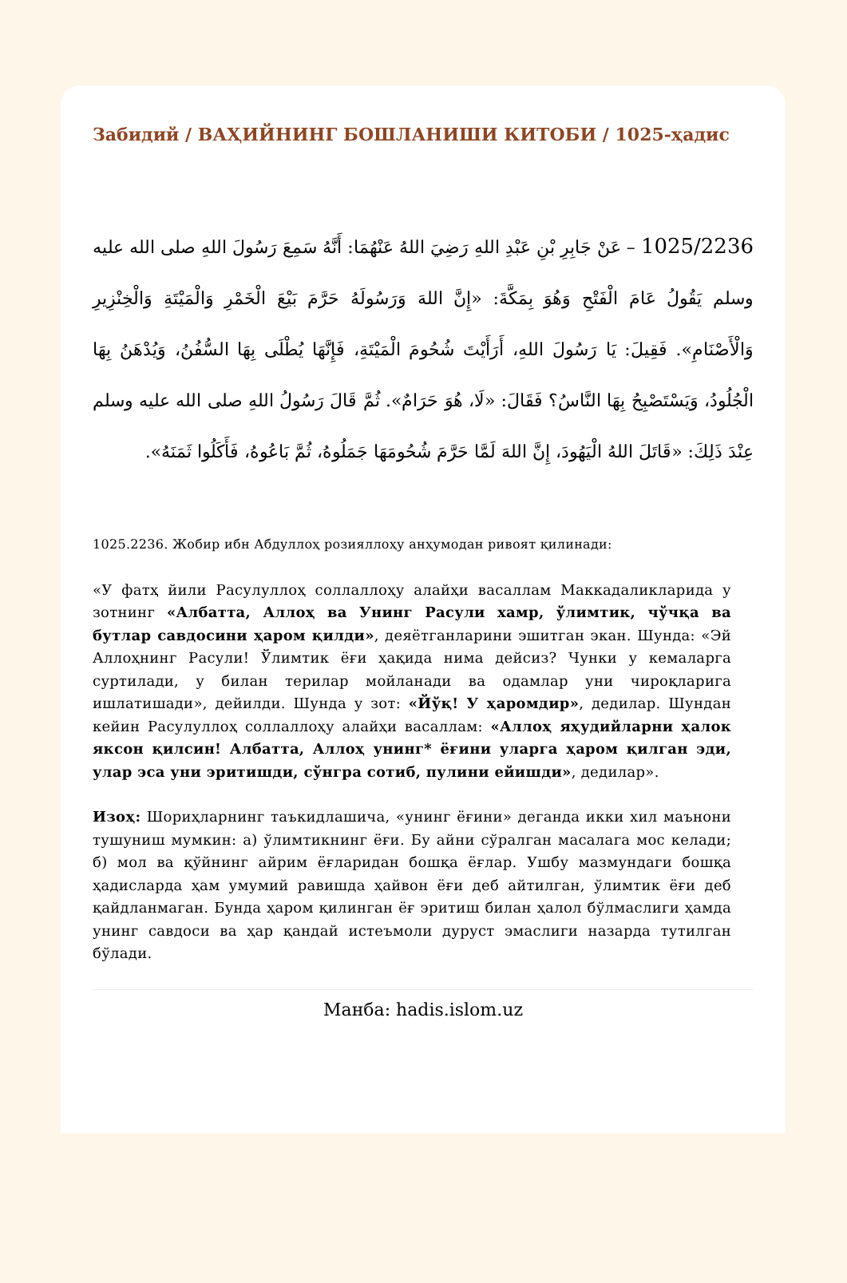Забидий / ВАҲИЙНИНГ БОШЛАНИШИ КИТОБИ / 1025-ҳадис
1025/2236 – عَنْ جَابِرِ بْنِ عَبْدِ اللهِ رَضِيَ اللهُ عَنْهُمَا: أَنَّهُ سَمِعَ رَسُولَ اللهِ صلى الله عليه وسلم يَقُولُ عَامَ الْفَتْحِ وَهُوَ بِمَكَّةَ: «إِنَّ اللهَ وَرَسُولَهُ حَرَّمَ بَيْعَ الْخَمْرِ وَالْمَيْتَةِ وَالْخِنْزِيرِ وَالْأَصْنَامِ». فَقِيلَ: يَا رَسُولَ اللهِ، أَرَأَيْتَ شُحُومَ الْمَيْتَةِ، فَإِنَّهَا يُطْلَى بِهَا السُّفُنُ، وَيُدْهَنُ بِهَا الْجُلُودُ، وَيَسْتَصْبِحُ بِهَا النَّاسُ؟ فَقَالَ: «لَا، هُوَ حَرَامٌ». ثُمَّ قَالَ رَسُولُ اللهِ صلى الله عليه وسلم عِنْدَ ذَلِكَ: «قَاتَلَ اللهُ الْيَهُودَ، إِنَّ اللهَ لَمَّا حَرَّمَ شُحُومَهَا جَمَلُوهُ، ثُمَّ بَاعُوهُ، فَأَكَلُوا ثَمَنَهُ».
1025.2236. Жобир ибн Абдуллоҳ розияллоҳу анҳумодан ривоят қилинади:
«У фатҳ йили Расулуллоҳ соллаллоҳу алайҳи васаллам Маккадаликларида у зотнинг «Албатта, Аллоҳ ва Унинг Расули хамр, ўлимтик, чўчқа ва бутлар савдосини ҳаром қилди», деяётганларини эшитган экан. Шунда: «Эй Аллоҳнинг Расули! Ўлимтик ёғи ҳақида нима дейсиз? Чунки у кемаларга суртилади, у билан терилар мойланади ва одамлар уни чироқларига ишлатишади», дейилди. Шунда у зот: «Йўқ! У ҳаромдир», дедилар. Шундан кейин Расулуллоҳ соллаллоҳу алайҳи васаллам: «Аллоҳ яҳудийларни ҳалок яксон қилсин! Албатта, Аллоҳ унинг* ёғини уларга ҳаром қилган эди, улар эса уни эритишди, сўнгра сотиб, пулини ейишди», дедилар».
Изоҳ: Шориҳларнинг таъкидлашича, «унинг ёғини» деганда икки хил маънони тушуниш мумкин: а) ўлимтикнинг ёғи. Бу айни сўралган масалага мос келади; б) мол ва қўйнинг айрим ёғларидан бошқа ёғлар. Ушбу мазмундаги бошқа ҳадисларда ҳам умумий равишда ҳайвон ёғи деб айтилган, ўлимтик ёғи деб қайдланмаган. Бунда ҳаром қилинган ёғ эритиш билан ҳалол бўлмаслиги ҳамда унинг савдоси ва ҳар қандай истеъмоли дуруст эмаслиги назарда тутилган бўлади.
Манба: hadis.islom.uz